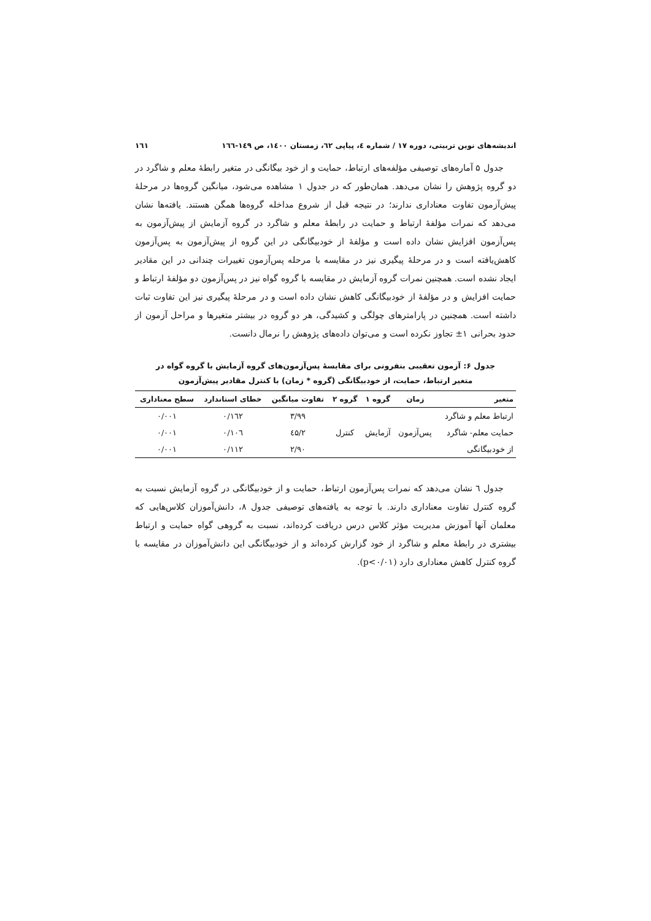اندیشه‌های نوین تربیتی، دوره ۱۷ / شماره ٤، پیاپی ٦۲، زمستان ۱٤۰۰، ص ۱٤۹-۱٦٦ ۱٦۱
جدول ۵ آماره‌های توصیفی مؤلفه‌های ارتباط، حمایت و از خود بیگانگی در متغیر رابطهٔ معلم و شاگرد در دو گروه پژوهش را نشان می‌دهد. همان‌طور که در جدول ۱ مشاهده می‌شود، میانگین گروه‌ها در مرحلهٔ پیش‌آزمون تفاوت معناداری ندارند؛ در نتیجه قبل از شروع مداخله گروه‌ها همگن هستند. یافته‌ها نشان می‌دهد که نمرات مؤلفهٔ ارتباط و حمایت در رابطهٔ معلم و شاگرد در گروه آزمایش از پیش‌آزمون به پس‌آزمون افزایش نشان داده است و مؤلفهٔ از خودبیگانگی در این گروه از پیش‌آزمون به پس‌آزمون کاهش‌یافته است و در مرحلهٔ پیگیری نیز در مقایسه با مرحله پس‌آزمون تغییرات چندانی در این مقادیر ایجاد نشده است. همچنین نمرات گروه آزمایش در مقایسه با گروه گواه نیز در پس‌آزمون دو مؤلفهٔ ارتباط و حمایت افزایش و در مؤلفهٔ از خودبیگانگی کاهش نشان داده است و در مرحلهٔ پیگیری نیز این تفاوت ثبات داشته است. همچنین در پارامترهای چولگی و کشیدگی، هر دو گروه در بیشتر متغیرها و مراحل آزمون از حدود بحرانی ۱± تجاوز نکرده است و می‌توان داده‌های پژوهش را نرمال دانست.
جدول ۶: آزمون تعقیبی بنفرونی برای مقایسهٔ پس‌آزمون‌های گروه آزمایش با گروه گواه در
متغیر ارتباط، حمایت، از خودبیگانگی (گروه * زمان) با کنترل مقادیر پیش‌آزمون
| متغیر | زمان | گروه ۱ | گروه ۲ | تفاوت میانگین | خطای استاندارد | سطح معناداری |
| --- | --- | --- | --- | --- | --- | --- |
| ارتباط معلم و شاگرد | پس‌آزمون | آزمایش | کنترل | ۳/۹۹ | ۰/۱٦۲ | ۰/۰۰۱ |
| حمایت معلم- شاگرد | | | | ۲/٤۵ | ۰/۱۰٦ | ۰/۰۰۱ |
| از خودبیگانگی | | | | ۲/۹۰ | ۰/۱۱۲ | ۰/۰۰۱ |
جدول ٦ نشان می‌دهد که نمرات پس‌آزمون ارتباط، حمایت و از خودبیگانگی در گروه آزمایش نسبت به گروه کنترل تفاوت معناداری دارند. با توجه به یافته‌های توصیفی جدول ۸، دانش‌آموزان کلاس‌هایی که معلمان آنها آموزش مدیریت مؤثر کلاس درس دریافت کرده‌اند، نسبت به گروهی گواه حمایت و ارتباط بیشتری در رابطهٔ معلم و شاگرد از خود گزارش کرده‌اند و از خودبیگانگی این دانش‌آموزان در مقایسه با گروه کنترل کاهش معناداری دارد (p<۰/۰۱).